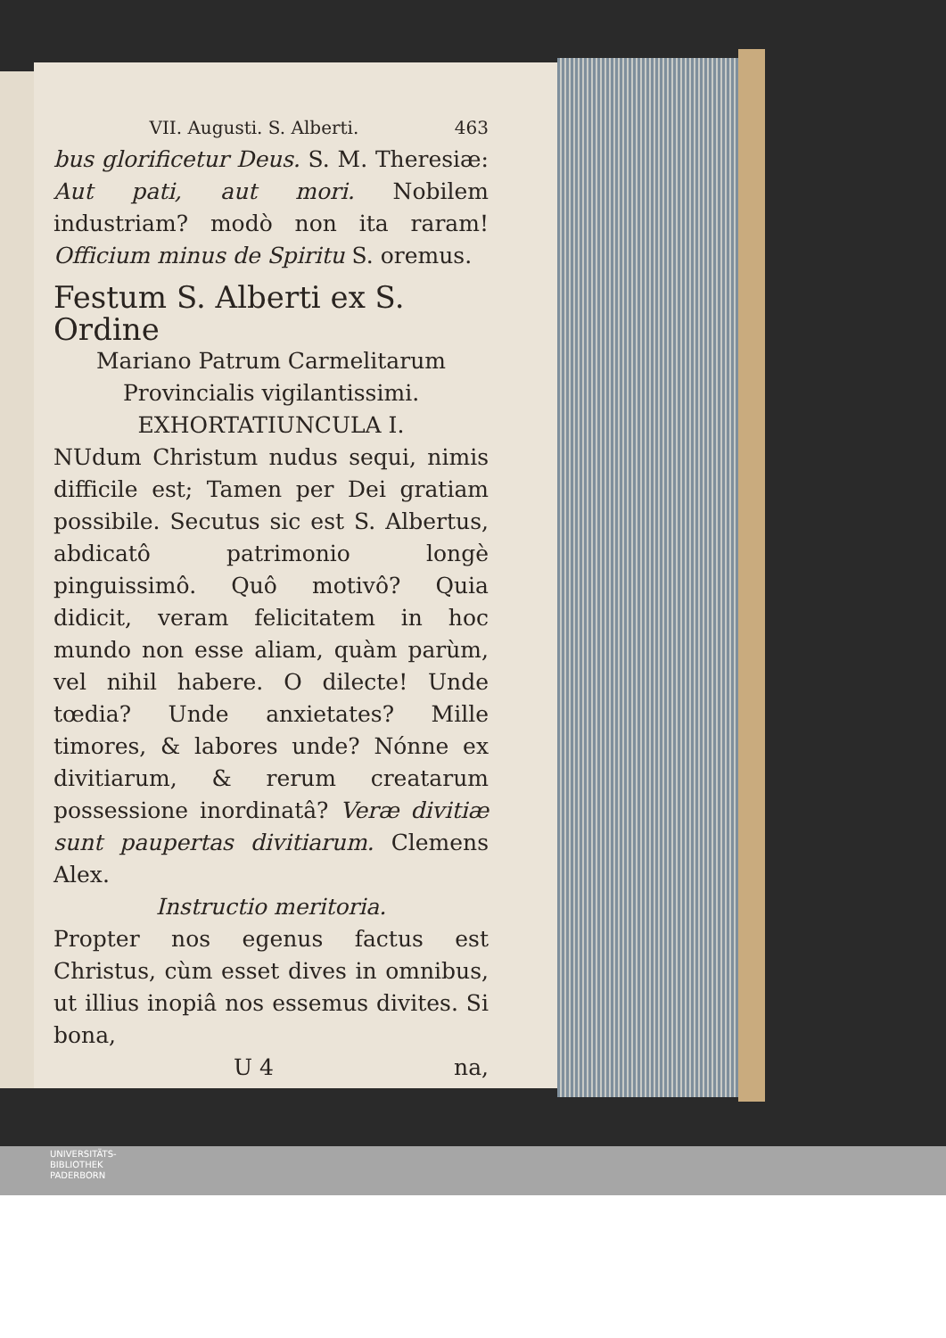VII. Augusti. S. Alberti. 463
bus glorificetur Deus. S. M. Theresiæ: Aut pati, aut mori. Nobilem industriam? modò non ita raram! Officium minus de Spiritu S. oremus.
Festum S. Alberti ex S. Ordine
Mariano Patrum Carmelitarum
Provincialis vigilantissimi.
EXHORTATIUNCULA I.
NUdum Christum nudus sequi, nimis difficile est; Tamen per Dei gratiam possibile. Secutus sic est S. Albertus, abdicatô patrimonio longè pinguissimô. Quô motivô? Quia didicit, veram felicitatem in hoc mundo non esse aliam, quàm parùm, vel nihil habere. O dilecte! Unde tœdia? Unde anxietates? Mille timores, & labores unde? Nónne ex divitiarum, & rerum creatarum possessione inordinatâ? Veræ divitiæ sunt paupertas divitiarum. Clemens Alex.
Instructio meritoria.
Propter nos egenus factus est Christus, cùm esset dives in omnibus, ut illius inopiâ nos essemus divites. Si bona,
U 4 na,
UNIVERSITÄTS-
BIBLIOTHEK
PADERBORN